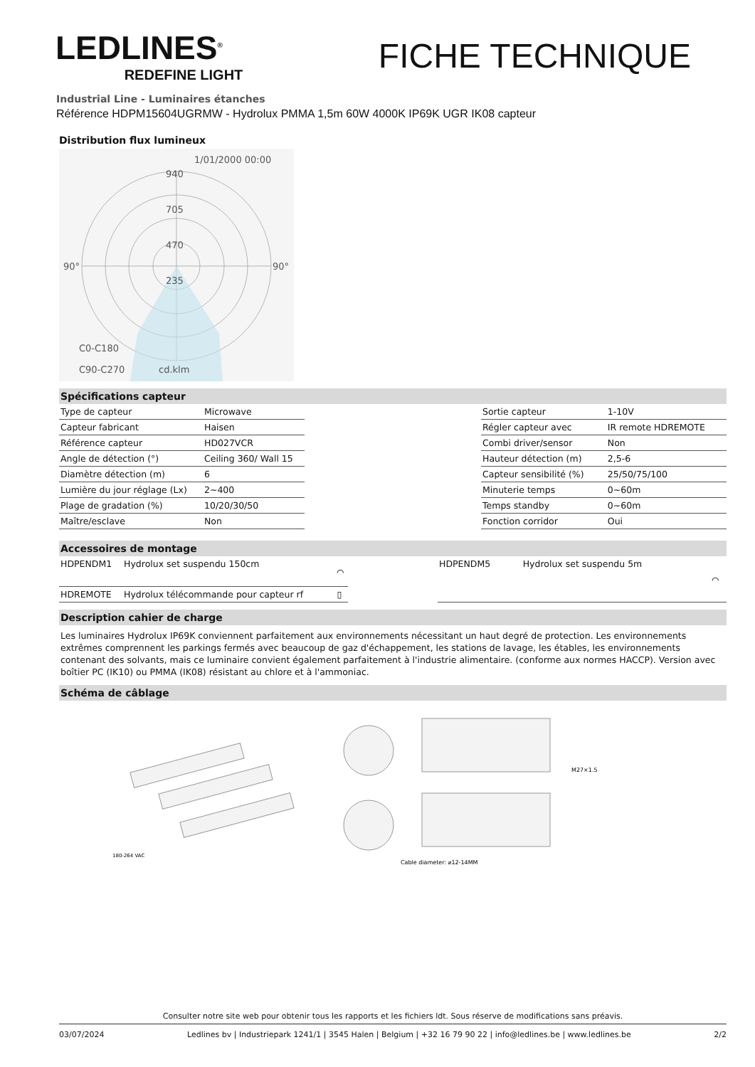LEDLINES<sup>®</sup>
REDEFINE LIGHT
FICHE TECHNIQUE
Industrial Line - Luminaires étanches
Référence HDPM15604UGRMW - Hydrolux PMMA 1,5m 60W 4000K IP69K UGR IK08 capteur
Distribution flux lumineux
1/01/2000 00:00
940
705
470
235
90°
90°
C0-C180
C90-C270
cd.klm
Spécifications capteur
| Type de capteur | Microwave |
| Capteur fabricant | Haisen |
| Référence capteur | HD027VCR |
| Angle de détection (°) | Ceiling 360/ Wall 15 |
| Diamètre détection (m) | 6 |
| Lumière du jour réglage (Lx) | 2~400 |
| Plage de gradation (%) | 10/20/30/50 |
| Maître/esclave | Non |
| Sortie capteur | 1-10V |
| Régler capteur avec | IR remote HDREMOTE |
| Combi driver/sensor | Non |
| Hauteur détection (m) | 2,5-6 |
| Capteur sensibilité (%) | 25/50/75/100 |
| Minuterie temps | 0~60m |
| Temps standby | 0~60m |
| Fonction corridor | Oui |
Accessoires de montage
| HDPENDM1 | Hydrolux set suspendu 150cm | ⌒ |
| HDREMOTE | Hydrolux télécommande pour capteur rf | ▯ |
| HDPENDM5 | Hydrolux set suspendu 5m | ⌒ |
Description cahier de charge
Les luminaires Hydrolux IP69K conviennent parfaitement aux environnements nécessitant un haut degré de protection. Les environnements extrêmes comprennent les parkings fermés avec beaucoup de gaz d'échappement, les stations de lavage, les étables, les environnements contenant des solvants, mais ce luminaire convient également parfaitement à l'industrie alimentaire. (conforme aux normes HACCP). Version avec boîtier PC (IK10) ou PMMA (IK08) résistant au chlore et à l'ammoniac.
Schéma de câblage
180-264 VAC
M27×1.5
Cable diameter: ⌀12-14MM
Consulter notre site web pour obtenir tous les rapports et les fichiers ldt. Sous réserve de modifications sans préavis.
03/07/2024 Ledlines bv | Industriepark 1241/1 | 3545 Halen | Belgium | +32 16 79 90 22 | info@ledlines.be | www.ledlines.be 2/2